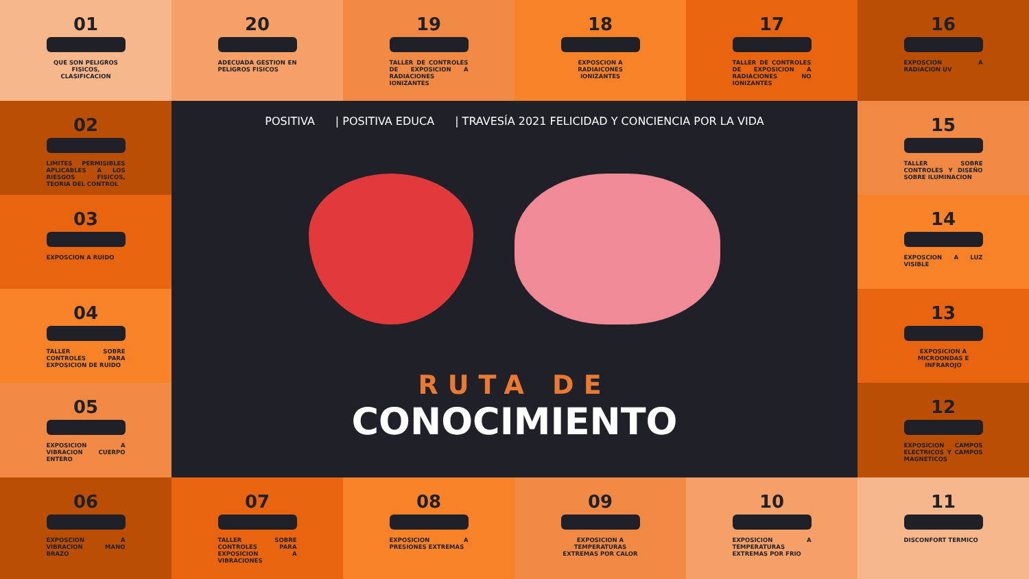01
QUE SON PELIGROS FISICOS, CLASIFICACION
20
ADECUADA GESTION EN PELIGROS FISICOS
19
TALLER DE CONTROLES DE EXPOSICION A RADIACIONES IONIZANTES
18
EXPOSCION A RADIAICONES IONIZANTES
17
TALLER DE CONTROLES DE EXPOSICION A RADIACIONES NO IONIZANTES
16
EXPOSCION A RADIACION UV
02
LIMITES PERMISIBLES APLICABLES A LOS RIESGOS FISICOS, TEORIA DEL CONTROL
POSITIVA | POSITIVA EDUCA | TRAVESÍA 2021 FELICIDAD Y CONCIENCIA POR LA VIDA
RUTA DE
CONOCIMIENTO
15
TALLER SOBRE CONTROLES Y DISEÑO SOBRE ILUMINACION
03
EXPOSCION A RUIDO
14
EXPOSCION A LUZ VISIBLE
04
TALLER SOBRE CONTROLES PARA EXPOSICION DE RUIDO
13
EXPOSICION A MICROONDAS E INFRAROJO
05
EXPOSICION A VIBRACION CUERPO ENTERO
12
EXPOSICION CAMPOS ELECTRICOS Y CAMPOS MAGNETICOS
06
EXPOSCION A VIBRACION MANO BRAZO
07
TALLER SOBRE CONTROLES PARA EXPOSICION A VIBRACIONES
08
EXPOSICION A PRESIONES EXTREMAS
09
EXPOSICION A TEMPERATURAS EXTREMAS POR CALOR
10
EXPOSICION A TEMPERATURAS EXTREMAS POR FRIO
11
DISCONFORT TERMICO